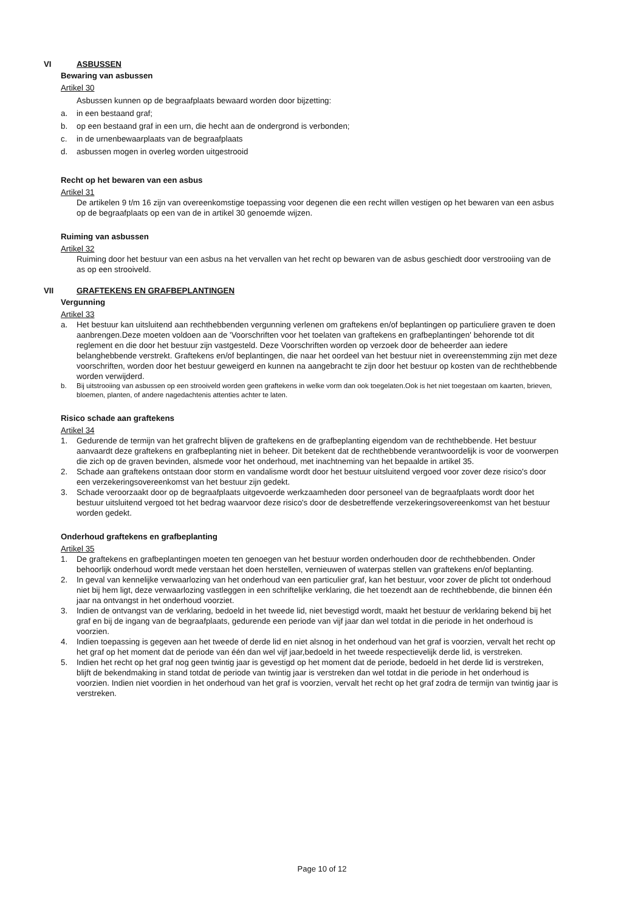VI ASBUSSEN
Bewaring van asbussen
Artikel 30
Asbussen kunnen op de begraafplaats bewaard worden door bijzetting:
a. in een bestaand graf;
b. op een bestaand graf in een urn, die hecht aan de ondergrond is verbonden;
c. in de urnenbewaarplaats van de begraafplaats
d. asbussen mogen in overleg worden uitgestrooid
Recht op het bewaren van een asbus
Artikel 31
De artikelen 9 t/m 16 zijn van overeenkomstige toepassing voor degenen die een recht willen vestigen op het bewaren van een asbus op de begraafplaats op een van de in artikel 30 genoemde wijzen.
Ruiming van asbussen
Artikel 32
Ruiming door het bestuur van een asbus na het vervallen van het recht op bewaren van de asbus geschiedt door verstrooiing van de as op een strooiveld.
VII GRAFTEKENS EN GRAFBEPLANTINGEN
Vergunning
Artikel 33
a. Het bestuur kan uitsluitend aan rechthebbenden vergunning verlenen om graftekens en/of beplantingen op particuliere graven te doen aanbrengen.Deze moeten voldoen aan de 'Voorschriften voor het toelaten van graftekens en grafbeplantingen' behorende tot dit reglement en die door het bestuur zijn vastgesteld. Deze Voorschriften worden op verzoek door de beheerder aan iedere belanghebbende verstrekt. Graftekens en/of beplantingen, die naar het oordeel van het bestuur niet in overeenstemming zijn met deze voorschriften, worden door het bestuur geweigerd en kunnen na aangebracht te zijn door het bestuur op kosten van de rechthebbende worden verwijderd.
b. Bij uitstrooiing van asbussen op een strooiveld worden geen graftekens in welke vorm dan ook toegelaten.Ook is het niet toegestaan om kaarten, brieven, bloemen, planten, of andere nagedachtenis attenties achter te laten.
Risico schade aan graftekens
Artikel 34
1. Gedurende de termijn van het grafrecht blijven de graftekens en de grafbeplanting eigendom van de rechthebbende. Het bestuur aanvaardt deze graftekens en grafbeplanting niet in beheer. Dit betekent dat de rechthebbende verantwoordelijk is voor de voorwerpen die zich op de graven bevinden, alsmede voor het onderhoud, met inachtneming van het bepaalde in artikel 35.
2. Schade aan graftekens ontstaan door storm en vandalisme wordt door het bestuur uitsluitend vergoed voor zover deze risico's door een verzekeringsovereenkomst van het bestuur zijn gedekt.
3. Schade veroorzaakt door op de begraafplaats uitgevoerde werkzaamheden door personeel van de begraafplaats wordt door het bestuur uitsluitend vergoed tot het bedrag waarvoor deze risico's door de desbetreffende verzekeringsovereenkomst van het bestuur worden gedekt.
Onderhoud graftekens en grafbeplanting
Artikel 35
1. De graftekens en grafbeplantingen moeten ten genoegen van het bestuur worden onderhouden door de rechthebbenden. Onder behoorlijk onderhoud wordt mede verstaan het doen herstellen, vernieuwen of waterpas stellen van graftekens en/of beplanting.
2. In geval van kennelijke verwaarlozing van het onderhoud van een particulier graf, kan het bestuur, voor zover de plicht tot onderhoud niet bij hem ligt, deze verwaarlozing vastleggen in een schriftelijke verklaring, die het toezendt aan de rechthebbende, die binnen één jaar na ontvangst in het onderhoud voorziet.
3. Indien de ontvangst van de verklaring, bedoeld in het tweede lid, niet bevestigd wordt, maakt het bestuur de verklaring bekend bij het graf en bij de ingang van de begraafplaats, gedurende een periode van vijf jaar dan wel totdat in die periode in het onderhoud is voorzien.
4. Indien toepassing is gegeven aan het tweede of derde lid en niet alsnog in het onderhoud van het graf is voorzien, vervalt het recht op het graf op het moment dat de periode van één dan wel vijf jaar,bedoeld in het tweede respectievelijk derde lid, is verstreken.
5. Indien het recht op het graf nog geen twintig jaar is gevestigd op het moment dat de periode, bedoeld in het derde lid is verstreken, blijft de bekendmaking in stand totdat de periode van twintig jaar is verstreken dan wel totdat in die periode in het onderhoud is voorzien. Indien niet voordien in het onderhoud van het graf is voorzien, vervalt het recht op het graf zodra de termijn van twintig jaar is verstreken.
Page 10 of 12